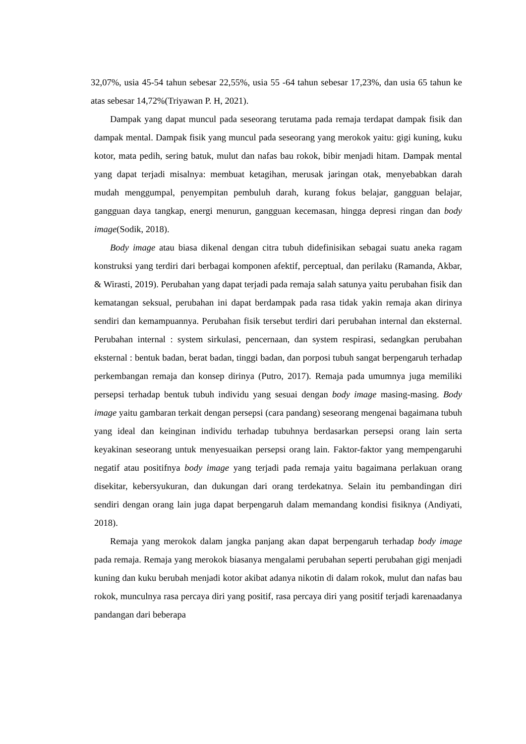32,07%, usia 45-54 tahun sebesar 22,55%, usia 55 -64 tahun sebesar 17,23%, dan usia 65 tahun ke atas sebesar 14,72%(Triyawan P. H, 2021).
Dampak yang dapat muncul pada seseorang terutama pada remaja terdapat dampak fisik dan dampak mental. Dampak fisik yang muncul pada seseorang yang merokok yaitu: gigi kuning, kuku kotor, mata pedih, sering batuk, mulut dan nafas bau rokok, bibir menjadi hitam. Dampak mental yang dapat terjadi misalnya: membuat ketagihan, merusak jaringan otak, menyebabkan darah mudah menggumpal, penyempitan pembuluh darah, kurang fokus belajar, gangguan belajar, gangguan daya tangkap, energi menurun, gangguan kecemasan, hingga depresi ringan dan body image(Sodik, 2018).
Body image atau biasa dikenal dengan citra tubuh didefinisikan sebagai suatu aneka ragam konstruksi yang terdiri dari berbagai komponen afektif, perceptual, dan perilaku (Ramanda, Akbar, & Wirasti, 2019). Perubahan yang dapat terjadi pada remaja salah satunya yaitu perubahan fisik dan kematangan seksual, perubahan ini dapat berdampak pada rasa tidak yakin remaja akan dirinya sendiri dan kemampuannya. Perubahan fisik tersebut terdiri dari perubahan internal dan eksternal. Perubahan internal : system sirkulasi, pencernaan, dan system respirasi, sedangkan perubahan eksternal : bentuk badan, berat badan, tinggi badan, dan porposi tubuh sangat berpengaruh terhadap perkembangan remaja dan konsep dirinya (Putro, 2017). Remaja pada umumnya juga memiliki persepsi terhadap bentuk tubuh individu yang sesuai dengan body image masing-masing. Body image yaitu gambaran terkait dengan persepsi (cara pandang) seseorang mengenai bagaimana tubuh yang ideal dan keinginan individu terhadap tubuhnya berdasarkan persepsi orang lain serta keyakinan seseorang untuk menyesuaikan persepsi orang lain. Faktor-faktor yang mempengaruhi negatif atau positifnya body image yang terjadi pada remaja yaitu bagaimana perlakuan orang disekitar, kebersyukuran, dan dukungan dari orang terdekatnya. Selain itu pembandingan diri sendiri dengan orang lain juga dapat berpengaruh dalam memandang kondisi fisiknya (Andiyati, 2018).
Remaja yang merokok dalam jangka panjang akan dapat berpengaruh terhadap body image pada remaja. Remaja yang merokok biasanya mengalami perubahan seperti perubahan gigi menjadi kuning dan kuku berubah menjadi kotor akibat adanya nikotin di dalam rokok, mulut dan nafas bau rokok, munculnya rasa percaya diri yang positif, rasa percaya diri yang positif terjadi karenaadanya pandangan dari beberapa